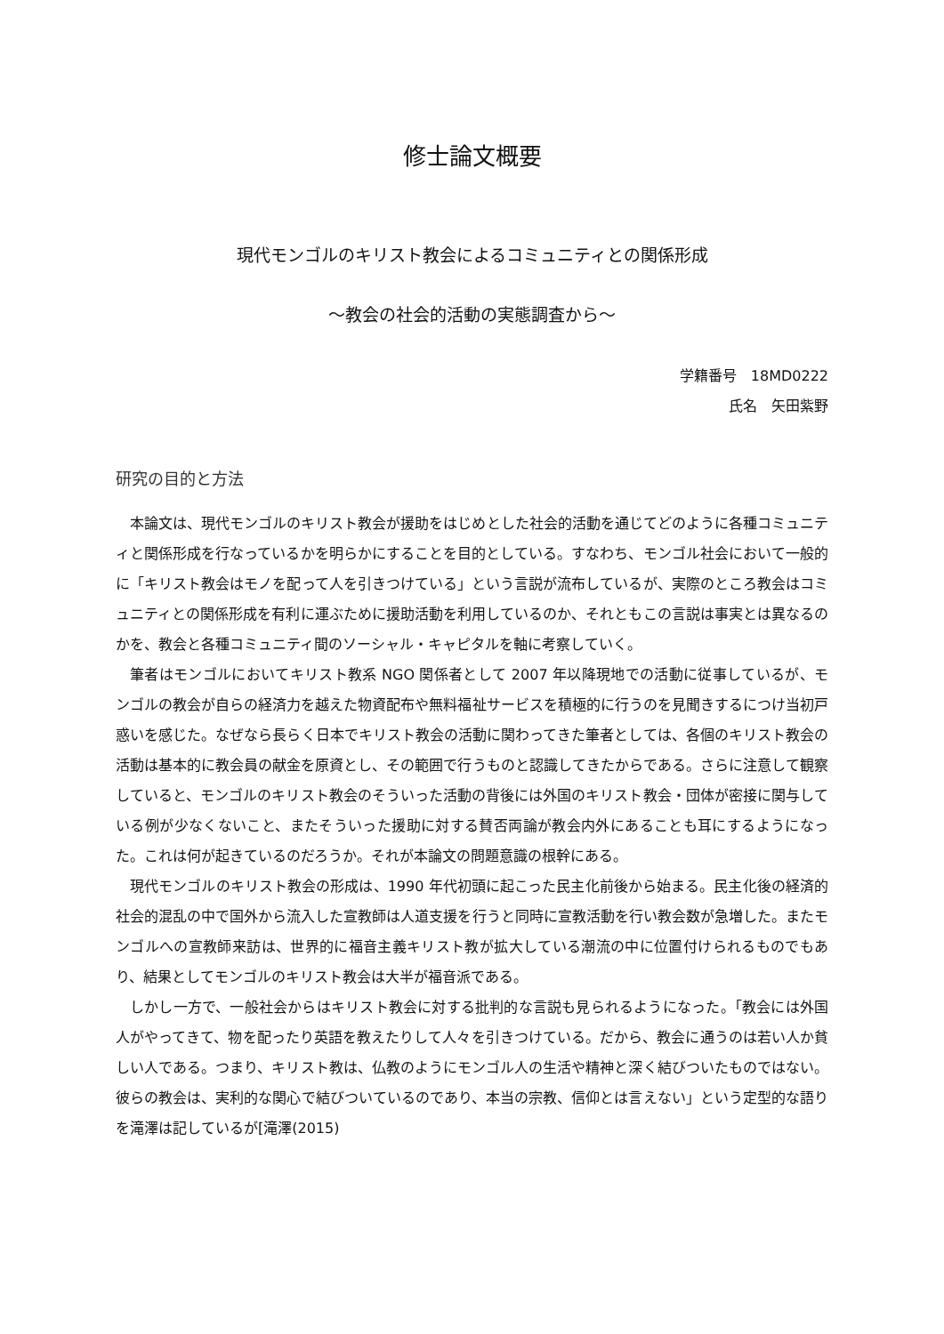修士論文概要
現代モンゴルのキリスト教会によるコミュニティとの関係形成
〜教会の社会的活動の実態調査から〜
学籍番号　18MD0222
氏名　矢田紫野
研究の目的と方法
本論文は、現代モンゴルのキリスト教会が援助をはじめとした社会的活動を通じてどのように各種コミュニティと関係形成を行なっているかを明らかにすることを目的としている。すなわち、モンゴル社会において一般的に「キリスト教会はモノを配って人を引きつけている」という言説が流布しているが、実際のところ教会はコミュニティとの関係形成を有利に運ぶために援助活動を利用しているのか、それともこの言説は事実とは異なるのかを、教会と各種コミュニティ間のソーシャル・キャピタルを軸に考察していく。
筆者はモンゴルにおいてキリスト教系 NGO 関係者として 2007 年以降現地での活動に従事しているが、モンゴルの教会が自らの経済力を越えた物資配布や無料福祉サービスを積極的に行うのを見聞きするにつけ当初戸惑いを感じた。なぜなら長らく日本でキリスト教会の活動に関わってきた筆者としては、各個のキリスト教会の活動は基本的に教会員の献金を原資とし、その範囲で行うものと認識してきたからである。さらに注意して観察していると、モンゴルのキリスト教会のそういった活動の背後には外国のキリスト教会・団体が密接に関与している例が少なくないこと、またそういった援助に対する賛否両論が教会内外にあることも耳にするようになった。これは何が起きているのだろうか。それが本論文の問題意識の根幹にある。
現代モンゴルのキリスト教会の形成は、1990 年代初頭に起こった民主化前後から始まる。民主化後の経済的社会的混乱の中で国外から流入した宣教師は人道支援を行うと同時に宣教活動を行い教会数が急増した。またモンゴルへの宣教師来訪は、世界的に福音主義キリスト教が拡大している潮流の中に位置付けられるものでもあり、結果としてモンゴルのキリスト教会は大半が福音派である。
しかし一方で、一般社会からはキリスト教会に対する批判的な言説も見られるようになった。「教会には外国人がやってきて、物を配ったり英語を教えたりして人々を引きつけている。だから、教会に通うのは若い人か貧しい人である。つまり、キリスト教は、仏教のようにモンゴル人の生活や精神と深く結びついたものではない。彼らの教会は、実利的な関心で結びついているのであり、本当の宗教、信仰とは言えない」という定型的な語りを滝澤は記しているが[滝澤(2015)